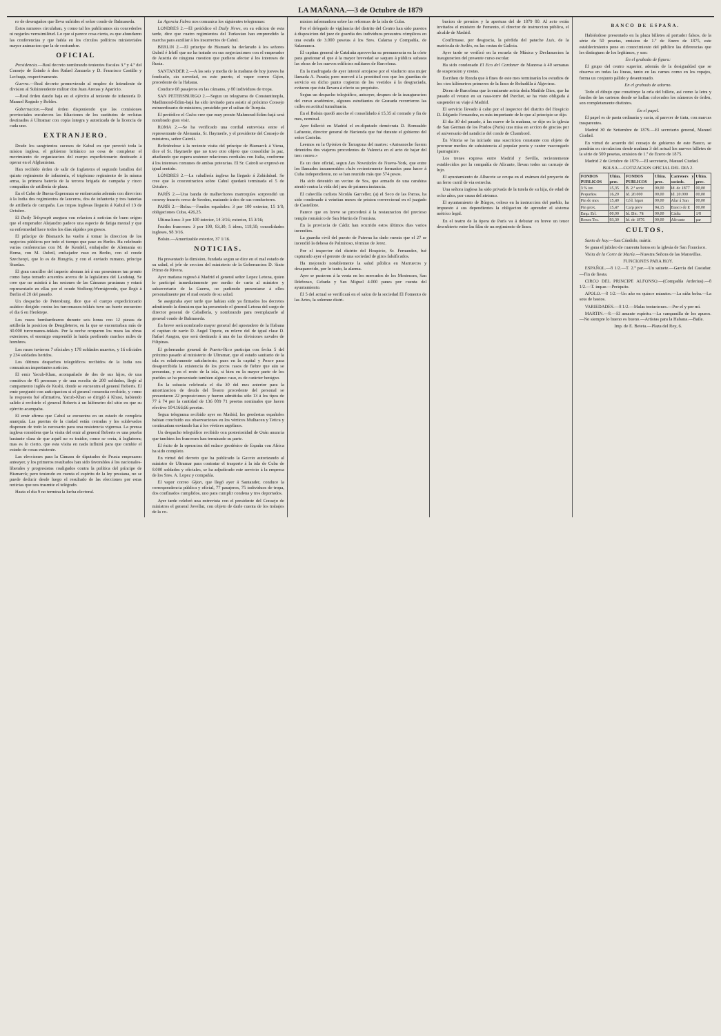LA MAÑANA.—3 de Octubre de 1879
ro de desengaños que lleva sufridos el señor conde de Balmaseda.
Estos rumores circulaban, y como tal los publicamos sin concederles ni negarles verosimilitud. Lo que sí parece cosa cierta, es que abundaron las conferencias y que había en los círculos políticos ministeriales mayor animacion que la de costumbre.
OFICIAL
Presidencia.—Real decreto nombrando tenientes fiscales 3.º y 4.º del Consejo de Estado á don Rafael Zarzuela y D. Francisco Castillo y Lechuga, respectivamente.
Guerra.—Real decreto promoviendo al empleo de Intendente de division al Subintendente militar don Juan Arenas y Aparicio.
—Real órden dando baja en el ejército al teniente de infantería D. Manuel Rogado y Robles.
Gobernacion.—Real órden disponiendo que las comisiones provinciales encabecen las filiaciones de los sustitutos de reclutas destinados á Ultramar con copia íntegra y autorizada de la licencia de cada uno.
EXTRANJERO.
Desde los sangrientos sucesos de Kabul en que pereció toda la mision inglesa, el gobierno británico no cesa de completar el movimiento de organizacion del cuerpo expedicionario destinado á operar en el Afghanistan.
Han recibido órden de salir de Inglaterra el segundo batallon del quinto regimiento de infantería, el trigésimo regimiento de la misma arma, la primera batería de la tercera brigada de campaña y cinco compañías de artillería de plaza.
En el Cabo de Buena-Esperanza se embarcarán además con direccion á la India dos regimientos de lanceros, dos de infantería y tres baterías de artillería de campaña. Las tropas inglesas llegarán á Kabul el 13 de Octubre.
El Daily Telegraph asegura con relacion á noticias de buen orígen que el emperador Alejandro padece una especie de fatiga mental y que su enfermedad hace todos los dias rápidos progresos.
El príncipe de Bismarck ha vuelto á tomar la direccion de los negocios públicos por todo el tiempo que pase en Berlin. Ha celebrado varias conferencias con M. de Kendell, embajador de Alemania en Roma, con M. Oubril, embajador ruso en Berlin, con el conde Szechenyi, que lo es de Hungría, y con el enviado rumano, príncipe Sturdza.
El gran canciller del imperio aleman irá á sus posesiones tan pronto como haya tomado acuerdos acerca de la legislatura del Landstag. Se cree que no asistirá á las sesiones de las Cámaras prusianas y estará representado en ellas por el conde Stolberg-Wernigerode, que llegó á Berlin el 28 del pasado.
Un despacho de Petersburg, dice que el cuerpo expedicionario asiático dirigido contra los turcomanos-tekkés tuvo un fuerte encuentro el dia 6 en Heoktepe.
Los rusos bombardearon durante seis horas con 12 piezas de artillería la posicion de Dengileterre, en la que se encontraban más de 30.000 turcomanos-tekkés. Por la noche ocuparon los rusos las obras exteriores, el enemigo emprendió la huida perdiendo muchos miles de hombres.
Los rusos tuvieron 7 oficiales y 178 soldados muertos, y 16 oficiales y 234 soldados heridos.
Los últimos despachos telegráficos recibidos de la India nos comunican importantes noticias.
El emir Yacub-Khan, acompañado de dos de sus hijos, de una comitiva de 45 personas y de una escolta de 200 soldados, llegó al campamento inglés de Kushi, donde se encuentra el general Roberts. El emir preguntó con anticipacion si el general consentia recibirle, y como la respuesta fué afirmativa, Yacub-Khan se dirigió á Khusi, habiendo salido á recibirlo el general Roberts á un kilómetro del sitio en que su ejército acampaba.
El emir afirma que Cabul se encuentra en un estado de completa anarquía. Las puertas de la ciudad están cerradas y los sublevados disponen de todo lo necesario para una resistencia vigorosa. La prensa inglesa considera que la visita del emir al general Roberts es una prueba bastante clara de que aquél no es traidor, como se creia, á Inglaterra; mas es lo cierto, que esta visita en nada influirá para que cambie el estado de cosas existente.
Las elecciones para la Cámara de diputados de Prusia empezaron anteayer, y los primeros resultados han sido favorables á los nacionales-liberales y progresistas coaligados contra la política del príncipe de Bismarck; pero teniendo en cuenta el espíritu de la ley prusiana, no se puede deducir desde luego el resultado de las elecciones por estas noticias que nos trasmite el telégrafo.
Hasta el dia 9 no termina la lucha electoral.
La Agencia Fabra nos comunica los siguientes telegramas:
LONDRES 2.—El periódico el Daily News, en su edicion de esta tarde, dice que cuatro regimientos del Turkestan han emprendido la marcha para auxiliar á los insurrectos de Cabul.
BERLIN 2.—El príncipe de Bismark ha declarado á los señores Oubril é Irloff que no ha tratado en sus negociaciones con el emperador de Austria de ninguna cuestion que pudiera afectar á los intereses de Rusia.
SANTANDER 2.—A las seis y media de la mañana de hoy jueves ha fondeado, sin novedad, en este puerto, el vapor correo Gijon, procedente de la Habana.
Conduce 68 pasajeros en las cámaras, y 80 individuos de tropa.
SAN PETERSBURGO 2.—Segun un telegrama de Constantinopla, Madhmond-Edim-bajá ha sido invitado para asistir al próximo Consejo extraordinario de ministros, presidido por el sultan de Turquía.
El periódico el Golos cree que muy pronto Mahmoud-Edim-bajá será nombrado gran visir.
ROMA 2.—Se ha verificado una cordial entrevista entre el representante de Alemania, Sr. Haymerle, y el presidente del Consejo de ministros, señor Cairoli.
Refiriéndose á la reciente visita del príncipe de Bismarck á Viena, dice el Sr. Haymerle que no tuvo otro objeto que consolidar la paz, añadiendo que espera sostener relaciones cordiales con Italia, conforme á los intereses comunes de ambas potencias. El Sr. Cairoli se expresó en igual sentido.
LÓNDRES 2.—La caballería inglesa ha llegado á Zabidabad. Se cree que la concentracion sobre Cabul quedará terminada el 5 de Octubre.
PARÍS 2.—Una banda de malhechores marroquíes sorprendió un convoy francés cerca de Seodon, matando á dos de sus conductores.
PARÍS 2.—Bolsa.—Fondos españoles: 3 por 100 exterior, 15 1/8; obligaciones Cuba, 426,25.
Ultima hora: 3 por 100 interior, 14 3/16; exterior, 15 3/16;
Fondos franceses: 3 por 100, 83,30; 5 idem, 118,50; consolidados ingleses, 98 3/16.
Bolsin.—Amortizable exterior, 37 1/16.
NOTICIAS.
Ha presentado la dimision, fundada segun se dice en el mal estado de su salud, el jefe de seccion del ministerio de la Gobernacion D. Sixto Primo de Rivera.
Ayer mañana regresó á Madrid el general señor Lopez Letona, quien lo participó inmediatamente por medio de carta al ministro y subsecretario de la Guerra, no pudiendo presentarse á ellos personalmente por el mal estado de su salud.
Se aseguraba ayer tarde que habian sido ya firmados los decretos admitiendo la dimision que ha presentado el general Letona del cargo de director general de Caballería, y nombrando para reemplazarle al general conde de Balmaseda.
En breve será nombrado mayor general del apostadero de la Habana el capitan de navío D. Angel Topete, en relevo del de igual clase D. Rafael Aragon, que será destinado á una de las divisiones navales de Filipinas.
El gobernador general de Puerto-Rico participa con fecha 5 del próximo pasado al ministerio de Ultramar, que el estado sanitario de la isla es relativamente satisfactorio, pues en la capital y Ponce pasa desapercibida la existencia de los pocos casos de fiebre que aún se presentan, y en el resto de la isla, si bien en la mayor parte de los pueblos se ha presentado tambien alguno caso, es de carácter benigno.
En la subasta celebrada el dia 30 del mes anterior para la amortizacion de deuda del Tesoro procedente del personal se presentaron 22 proposiciones y fueron admitidas sólo 13 á los tipos de 77 á 74 por la cantidad de 136 089 71 pesetas nominales que hacen efectivo 104.166,66 pesetas.
Segun telegrama recibido ayer en Madrid, los geodestas españoles habian concluido sus observaciones en los vértices Mulhacen y Tetica y continuaban enviando luz á los vértices argelinos.
Un despacho telegráfico recibido con posterioridad de Orán anuncia que tambien los franceses han terminado su parte.
El éxito de la operacion del enlace geodésico de España con Africa ha sido completo.
En virtud del decreto que ha publicado la Gaceta autorizando al ministro de Ultramar para contratar el trasporte á la isla de Cuba de 8.000 soldados y oficiales, se ha adjudicado este servicio á la empresa de los Sres. A. Lopez y compañía.
El vapor correo Gijon, que llegó ayer á Santander, conduce la correspondencia pública y oficial, 77 pasajeros, 75 individuos de tropa, dos confinados cumplidos, uno para cumplir condena y tres deportados.
Ayer tarde celebró una entrevista con el presidente del Consejo de ministros el general Jovellar, con objeto de darle cuenta de los trabajos de la co-
mision informadora sobre las reformas de la isla de Cuba.
Por el delegado de vigilancia del distrito del Centro han sido puestos á disposicion del juez de guardia dos individuos presuntos cómplices en una estafa de 3.000 pesetas á los Sres. Calama y Compañía, de Salamanca.
El capitan general de Cataluña aprovecha su permanencia en la córte para gestionar el que á la mayor brevedad se saquen á pública subasta las obras de los nuevos edificios militares de Barcelona.
En la madrugada de ayer intentó arrojarse por el viaducto una mujer llamada A. Parada; pero merced á la prontitud con que los guardias de servicio en dicho punto cogieron de los vestidos á la desgraciada, evitaron que ésta llevara á efecto su propósito.
Segun un despacho telegráfico, anteayer, despues de la inauguracion del curso académico, algunos estudiantes de Granada recorrieron las calles en actitud tumultuaria.
En el Bolsin quedó anoche el consolidado á 15,35 al contado y fin de mes, nominal.
Ayer falleció en Madrid el ex-diputado demócrata D. Romualdo Lafuente, director general de Hacienda que fué durante el gobierno del señor Castelar.
Leemos en la Opinion de Tarragona del martes: «Anteanoche fueron detenidos dos viajeros procedentes de Valencia en el acto de bajar del tren correo.»
Es un dato oficial, segun Las Novedades de Nueva-York, que entre los llamados innumerables clubs recientemente formados para hacer á Cuba independiente, no se han reunido más que 574 pesos.
Ha sido detenido un vecino de Sos, que armado de una carabina atentó contra la vida del juez de primera instancia.
El cabecilla carlista Nicolás Garceller, (a) el Seco de las Parras, ha sido condenado á veintiun meses de prision correccional en el juzgado de Castellote.
Parece que en breve se procederá á la restauracion del precioso templo románico de San Martin de Fromista.
En la provincia de Cádiz han ocurrido estos últimos dias varios incendios.
La guardia civil del puesto de Paterna ha dado cuenta que el 27 se incendió la dehesa de Palmitoso, término de Jerez.
Por el inspector del distrito del Hospicio, Sr. Fernandez, fué capturado ayer el gerente de una sociedad de giros falsificados.
Ha mejorado notablemente la salud pública en Marruecos y desaparecido, por lo tanto, la alarma.
Ayer se pusieron á la venta en los mercados de los Mostenses, San Ildefonso, Cebada y San Miguel 4.000 panes por cuenta del ayuntamiento.
El 5 del actual se verificará en el salon de la sociedad El Fomento de las Artes, la solemne distri-
bucion de premios y la apertura del de 1879 80. Al acto están invitados el ministro de Fomento, el director de instruccion pública, el alcalde de Madrid.
Confírmase, por desgracia, la pérdida del patache Luis, de la matrícula de Avilés, en las costas de Galicia.
Ayer tarde se verificó en la escuela de Música y Declamacion la inauguracion del presente curso escolar.
Ha sido condenado El Eco del Cardoner de Manresa á 40 semanas de suspension y costas.
Escriben de Ronda que á fines de este mes terminarán los estudios de los cien kilómetros primeros de la línea de Bobadilla á Algeciras.
Dicen de Barcelona que la eminente actriz doña Matilde Diez, que ha pasado el verano en su casa-torre del Parchet, se ha visto obligada á suspender su viaje á Madrid.
El servicio llevado á cabo por el inspector del distrito del Hospicio D. Edgardo Fernandez, es más importante de lo que al principio se dijo.
El dia 30 del pasado, á las nueve de la mañana, se dijo en la iglesia de San German de los Prados (Paris) una misa en accion de gracias por el aniversario del natalicio del conde de Chambord.
En Vitoria se ha iniciado una suscricion constante con objeto de procurar medios de subsistencia al popular poeta y cantor vascongado Iparraguirre.
Los trenes express entre Madrid y Sevilla, recientemente establecidos por la compañía de Alicante, llevan todos un carruaje de lujo.
El ayuntamiento de Albacete se ocupa en el exámen del proyecto de un ferro carril de via estrecha.
Una señora inglesa ha sido privada de la tutela de su hija, de edad de ocho años, por causa del ateismo.
El ayuntamiento de Búrgos, celoso en la instruccion del pueblo, ha impuesto á sus dependientes la obligacion de aprender el sistema métrico legal.
En el teatro de la ópera de París va á debutar en breve un tenor descubierto entre las filas de un regimiento de línea.
BANCO DE ESPAÑA.
Habiéndose presentado en la plaza billetes al portador falsos, de la série de 50 pesetas, emision de 1.º de Enero de 1875, este establecimiento pone en conocimiento del público las diferencias que les distinguen de los legítimos, y son:
En el grabado de figura:
El grupo del centro superior, además de la desigualdad que se observa en todas las líneas, tanto en las carnes como en los ropajes, forma un conjunto pálido y desentonado.
En el grabado de adorno.
Todo el dibujo que constituye la orla del billete, así como la letra y fondos de las carteras donde se hallan colocados los números de órden, son completamente distintos.
En el papel.
El papel es de pasta ordinaria y sucia, al parecer de tinta, con marcas trasparentes.
Madrid 30 de Setiembre de 1879.—El secretario general, Manuel Ciudad.
En virtud de acuerdo del consejo de gobierno de este Banco, se pondrán en circulacion desde mañana 3 del actual los nuevos billetes de la série de 500 pesetas, emision de 1.º de Enero de 1875.
Madrid 2 de Octubre de 1879.—El secretario, Manuel Ciudad.
BOLSA.—COTIZACION OFICIAL DEL DIA 2.
| FONDOS PUBLICOS | Ultim. prec. | FONDOS PUBLICOS | Ultim. prec. | Carreters y socieds. | Ultim. prec. |
| --- | --- | --- | --- | --- | --- |
| 3 % int. | 15,35 | B. 2.ª serie | 00,00 | Id. de 1877 | 00,00 |
| Pequeños | 16,20 | Id. 20.000 | 00,00 | Id. 20.000 | 00,00 |
| Fin de mes | 15,40 | Céd. hipot | 00,00 | Alar á San | 00,00 |
| Fin prox. | 15,47 | Carp prov | 94,15 | Banco de E | 00,00 |
| Emp. Erl. | 00,00 | Id. Dic. 74 | 00,00 | Cádiz | 1/8 |
| Bonos Tes. | 93,30 | Id. de 1876 | 00,00 | Alicante | par |
CULTOS.
Santo de hoy.—San Cándido, mártir.
Se gana el jubileo de cuarenta horas en la iglesia de San Francisco.
Visita de la Corte de María.—Nuestra Señora de las Maravillas.
FUNCIONES PARA HOY.
ESPAÑOL.—8 1/2.—T. 2.º par.—Un sainete.—García del Castañar.—Fin de fiesta.
CIRCO DEL PRINCIPE ALFONSO.—(Compañía Arderius).—8 1/2.—T. impar.—Periquito.
APOLO.—8 1/2.—Un año en quince minutos.—La niña boba.—La sota de bastos.
VARIEDADES.—8 1/2.—Malas tentaciones.—Por el y por mí.
MARTIN.—8.—El amante espíritu.—La campanilla de los apuros.—No siempre lo bueno es bueno.—Artistas para la Habana.—Baile.
Imp. de E. Beteta.—Plaza del Rey, 6.